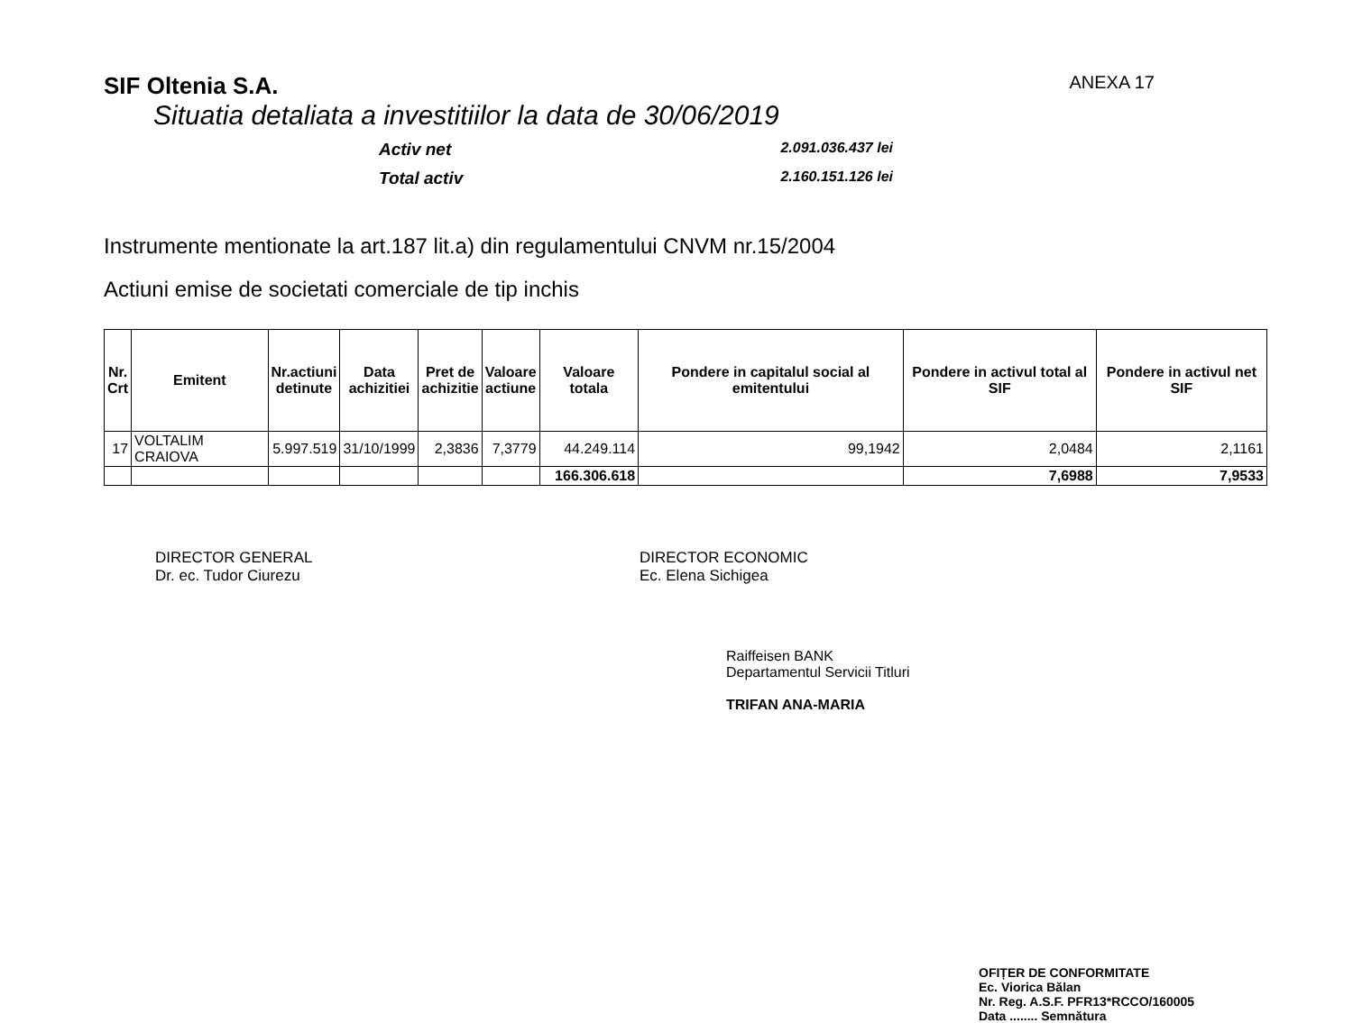SIF Oltenia S.A.
ANEXA 17
Situatia detaliata a investitiilor la data de 30/06/2019
Activ net 2.091.036.437 lei Total activ 2.160.151.126 lei
Instrumente mentionate la art.187 lit.a) din regulamentului CNVM nr.15/2004
Actiuni emise de societati comerciale de tip inchis
| Nr. Crt | Emitent | Nr.actiuni detinute | Data achizitiei | Pret de achizitie | Valoare actiune | Valoare totala | Pondere in capitalul social al emitentului | Pondere in activul total al SIF | Pondere in activul net SIF |
| --- | --- | --- | --- | --- | --- | --- | --- | --- | --- |
| 17 | VOLTALIM CRAIOVA | 5.997.519 | 31/10/1999 | 2,3836 | 7,3779 | 44.249.114 | 99,1942 | 2,0484 | 2,1161 |
| | | | | | | 166.306.618 | | 7,6988 | 7,9533 |
DIRECTOR GENERAL
Dr. ec. Tudor Ciurezu
DIRECTOR ECONOMIC
Ec. Elena Sichigea
Raiffeisen BANK
Departamentul Servicii Titluri
TRIFAN ANA-MARIA
OFIȚER DE CONFORMITATE
Ec. Viorica Bălan
Nr. Reg. A.S.F. PFR13*RCCO/160005
Data ........ Semnătura